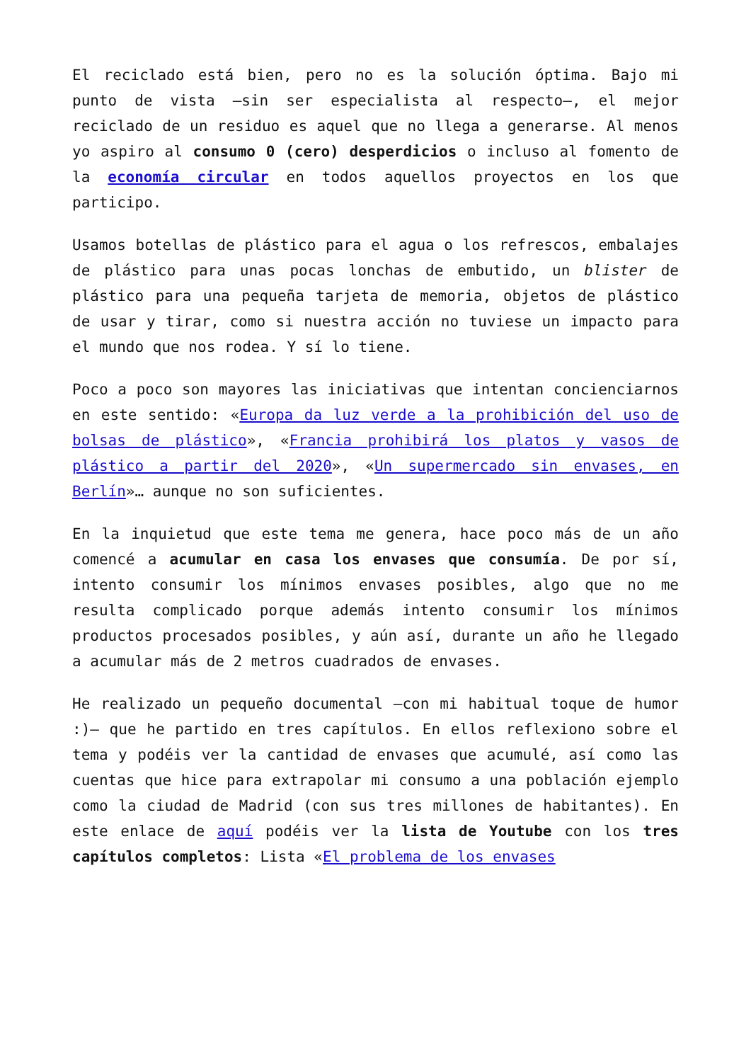El reciclado está bien, pero no es la solución óptima. Bajo mi punto de vista —sin ser especialista al respecto—, el mejor reciclado de un residuo es aquel que no llega a generarse. Al menos yo aspiro al consumo 0 (cero) desperdicios o incluso al fomento de la economía circular en todos aquellos proyectos en los que participo.
Usamos botellas de plástico para el agua o los refrescos, embalajes de plástico para unas pocas lonchas de embutido, un blister de plástico para una pequeña tarjeta de memoria, objetos de plástico de usar y tirar, como si nuestra acción no tuviese un impacto para el mundo que nos rodea. Y sí lo tiene.
Poco a poco son mayores las iniciativas que intentan concienciarnos en este sentido: «Europa da luz verde a la prohibición del uso de bolsas de plástico», «Francia prohibirá los platos y vasos de plástico a partir del 2020», «Un supermercado sin envases, en Berlín»… aunque no son suficientes.
En la inquietud que este tema me genera, hace poco más de un año comencé a acumular en casa los envases que consumía. De por sí, intento consumir los mínimos envases posibles, algo que no me resulta complicado porque además intento consumir los mínimos productos procesados posibles, y aún así, durante un año he llegado a acumular más de 2 metros cuadrados de envases.
He realizado un pequeño documental —con mi habitual toque de humor :)— que he partido en tres capítulos. En ellos reflexiono sobre el tema y podéis ver la cantidad de envases que acumulé, así como las cuentas que hice para extrapolar mi consumo a una población ejemplo como la ciudad de Madrid (con sus tres millones de habitantes). En este enlace de aquí podéis ver la lista de Youtube con los tres capítulos completos: Lista «El problema de los envases